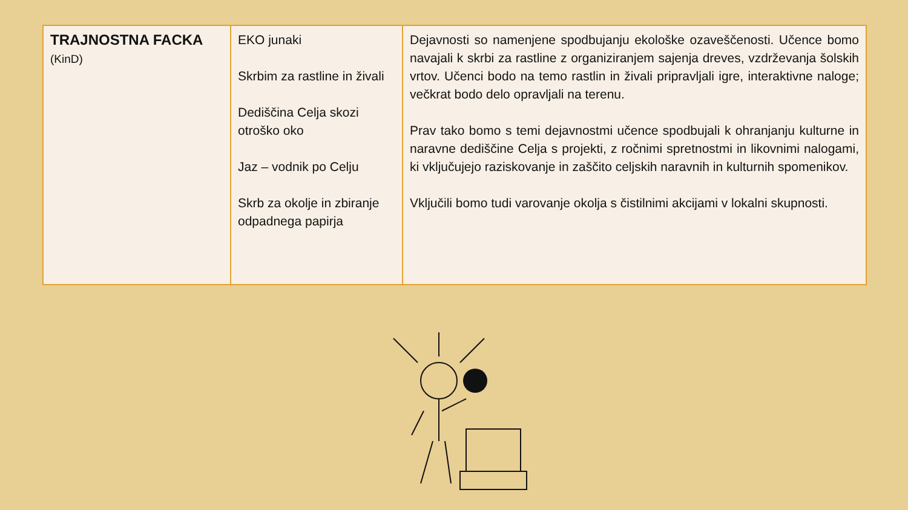| TRAJNOSTNA FACKA (KinD) | EKO junaki Skrbim za rastline in živali Dediščina Celja skozi otroško oko Jaz – vodnik po Celju Skrb za okolje in zbiranje odpadnega papirja | Dejavnosti so namenjene spodbujanju ekološke ozaveščenosti. Učence bomo navajali k skrbi za rastline z organiziranjem sajenja dreves, vzdrževanja šolskih vrtov. Učenci bodo na temo rastlin in živali pripravljali igre, interaktivne naloge; večkrat bodo delo opravljali na terenu. Prav tako bomo s temi dejavnostmi učence spodbujali k ohranjanju kulturne in naravne dediščine Celja s projekti, z ročnimi spretnostmi in likovnimi nalogami, ki vključujejo raziskovanje in zaščito celjskih naravnih in kulturnih spomenikov. Vključili bomo tudi varovanje okolja s čistilnimi akcijami v lokalni skupnosti. |